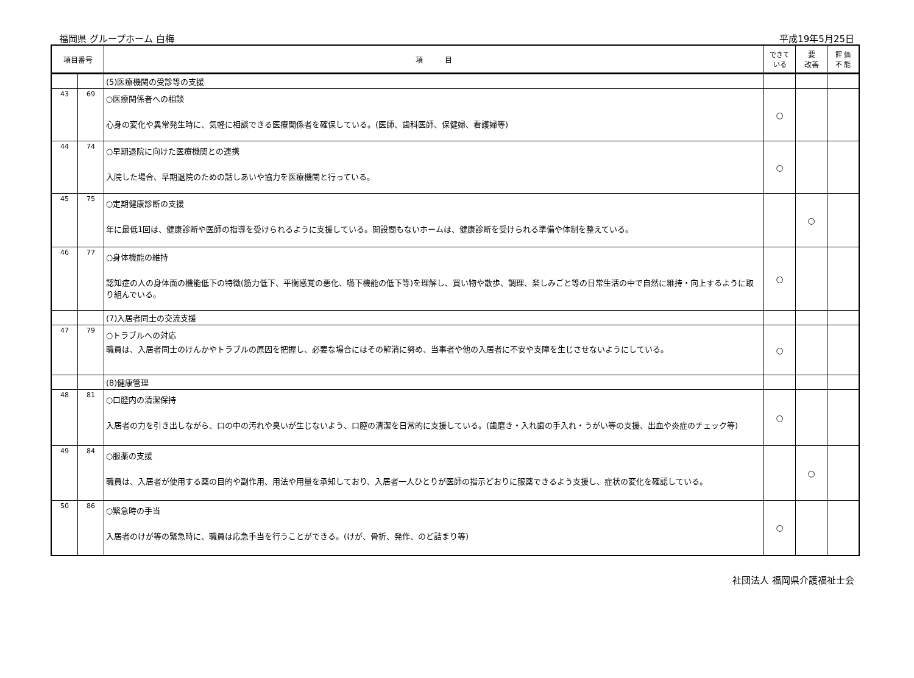福岡県 グループホーム 白梅 平成19年5月25日
| 項目番号 | | 項 目 | できて いる | 要 改善 | 評 価 不 能 |
| --- | --- | --- | --- | --- | --- |
| | | (5)医療機関の受診等の支援 | | | |
| 43 | 69 | ○医療関係者への相談 心身の変化や異常発生時に、気軽に相談できる医療関係者を確保している。(医師、歯科医師、保健婦、看護婦等) | ○ | | |
| 44 | 74 | ○早期退院に向けた医療機関との連携 入院した場合、早期退院のための話しあいや協力を医療機関と行っている。 | ○ | | |
| 45 | 75 | ○定期健康診断の支援 年に最低1回は、健康診断や医師の指導を受けられるように支援している。開設間もないホームは、健康診断を受けられる準備や体制を整えている。 | | ○ | |
| 46 | 77 | ○身体機能の維持 認知症の人の身体面の機能低下の特徴(筋力低下、平衡感覚の悪化、嚥下機能の低下等)を理解し、買い物や散歩、調理、楽しみごと等の日常生活の中で自然に維持・向上するように取り組んでいる。 | ○ | | |
| | | (7)入居者同士の交流支援 | | | |
| 47 | 79 | ○トラブルへの対応 職員は、入居者同士のけんかやトラブルの原因を把握し、必要な場合にはその解消に努め、当事者や他の入居者に不安や支障を生じさせないようにしている。 | ○ | | |
| | | (8)健康管理 | | | |
| 48 | 81 | ○口腔内の清潔保持 入居者の力を引き出しながら、口の中の汚れや臭いが生じないよう、口腔の清潔を日常的に支援している。(歯磨き・入れ歯の手入れ・うがい等の支援、出血や炎症のチェック等) | ○ | | |
| 49 | 84 | ○服薬の支援 職員は、入居者が使用する薬の目的や副作用、用法や用量を承知しており、入居者一人ひとりが医師の指示どおりに服薬できるよう支援し、症状の変化を確認している。 | | ○ | |
| 50 | 86 | ○緊急時の手当 入居者のけが等の緊急時に、職員は応急手当を行うことができる。(けが、骨折、発作、のど詰まり等) | ○ | | |
社団法人 福岡県介護福祉士会